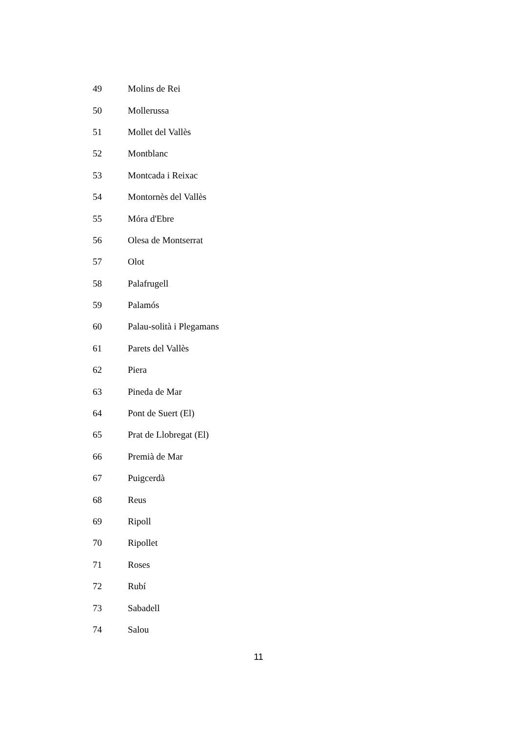| 49 | Molins de Rei |
| 50 | Mollerussa |
| 51 | Mollet del Vallès |
| 52 | Montblanc |
| 53 | Montcada i Reixac |
| 54 | Montornès del Vallès |
| 55 | Móra d'Ebre |
| 56 | Olesa de Montserrat |
| 57 | Olot |
| 58 | Palafrugell |
| 59 | Palamós |
| 60 | Palau-solità i Plegamans |
| 61 | Parets del Vallès |
| 62 | Piera |
| 63 | Pineda de Mar |
| 64 | Pont de Suert (El) |
| 65 | Prat de Llobregat (El) |
| 66 | Premià de Mar |
| 67 | Puigcerdà |
| 68 | Reus |
| 69 | Ripoll |
| 70 | Ripollet |
| 71 | Roses |
| 72 | Rubí |
| 73 | Sabadell |
| 74 | Salou |
11